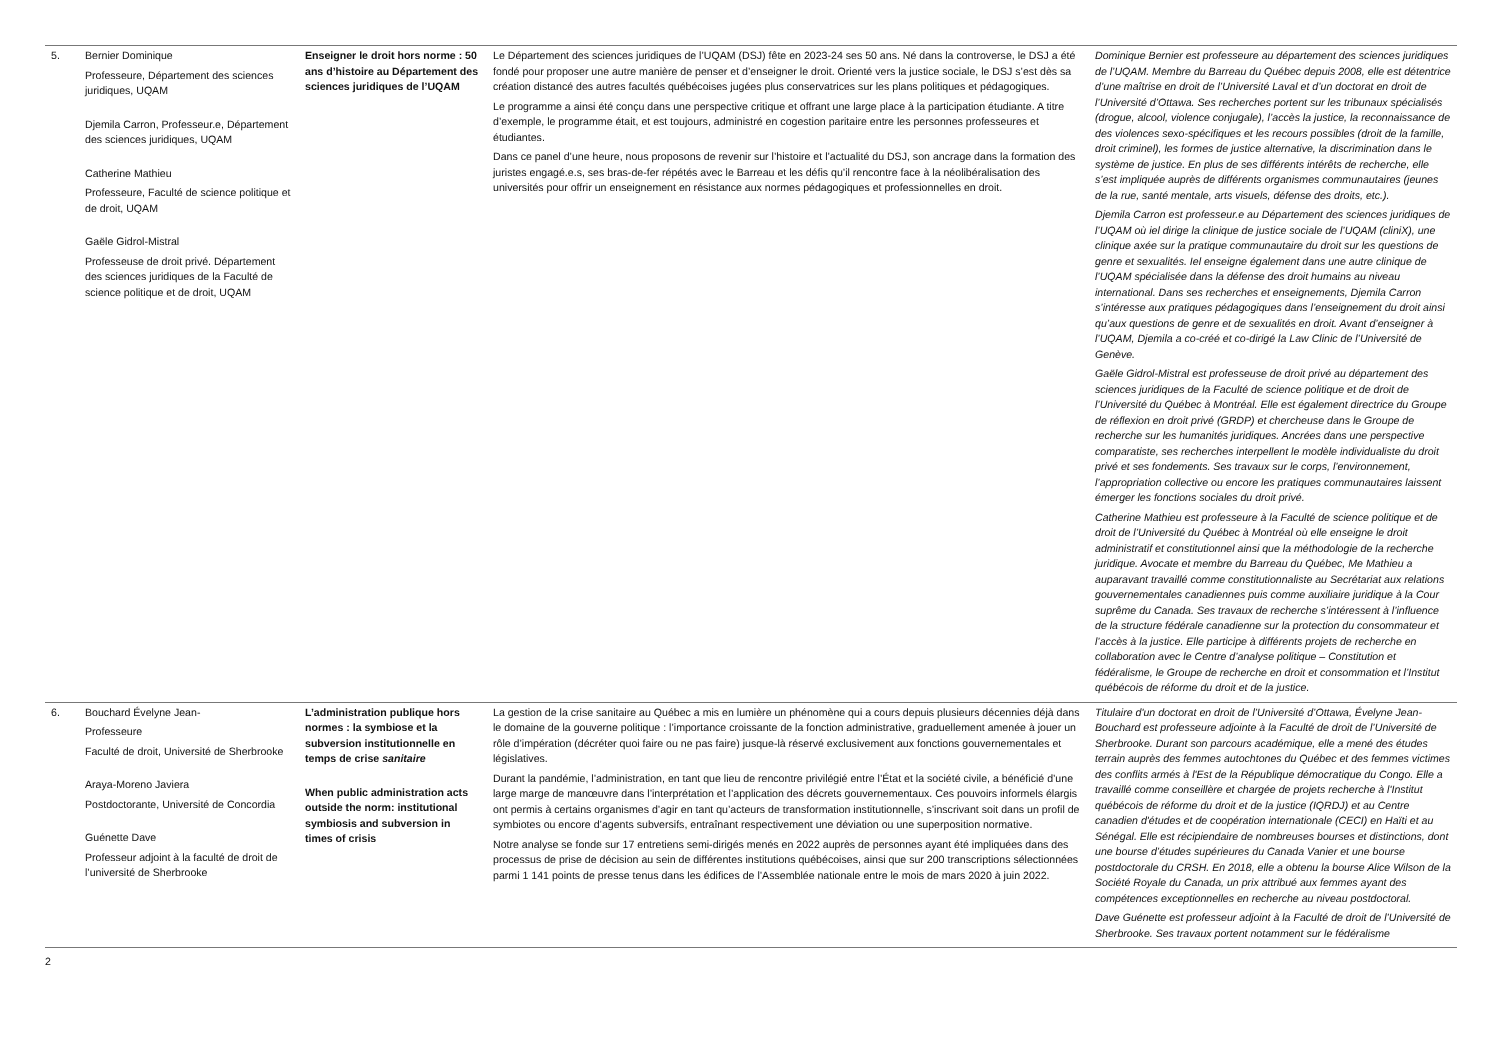| 5. | Bernier Dominique Professeure, Département des sciences juridiques, UQAM Djemila Carron, Professeur.e, Département des sciences juridiques, UQAM Catherine Mathieu Professeure, Faculté de science politique et de droit, UQAM Gaële Gidrol-Mistral Professeuse de droit privé. Département des sciences juridiques de la Faculté de science politique et de droit, UQAM | Enseigner le droit hors norme : 50 ans d’histoire au Département des sciences juridiques de l’UQAM | Le Département des sciences juridiques de l’UQAM (DSJ) fête en 2023-24 ses 50 ans. Né dans la controverse, le DSJ a été fondé pour proposer une autre manière de penser et d’enseigner le droit. Orienté vers la justice sociale, le DSJ s’est dès sa création distancé des autres facultés québécoises jugées plus conservatrices sur les plans politiques et pédagogiques. Le programme a ainsi été conçu dans une perspective critique et offrant une large place à la participation étudiante. A titre d’exemple, le programme était, et est toujours, administré en cogestion paritaire entre les personnes professeures et étudiantes. Dans ce panel d’une heure, nous proposons de revenir sur l’histoire et l’actualité du DSJ, son ancrage dans la formation des juristes engagé.e.s, ses bras-de-fer répétés avec le Barreau et les défis qu’il rencontre face à la néolibéralisation des universités pour offrir un enseignement en résistance aux normes pédagogiques et professionnelles en droit. | Dominique Bernier est professeure au département des sciences juridiques de l’UQAM. Membre du Barreau du Québec depuis 2008, elle est détentrice d’une maîtrise en droit de l’Université Laval et d’un doctorat en droit de l’Université d’Ottawa. Ses recherches portent sur les tribunaux spécialisés (drogue, alcool, violence conjugale), l’accès la justice, la reconnaissance de des violences sexo-spécifiques et les recours possibles (droit de la famille, droit criminel), les formes de justice alternative, la discrimination dans le système de justice. En plus de ses différents intérêts de recherche, elle s’est impliquée auprès de différents organismes communautaires (jeunes de la rue, santé mentale, arts visuels, défense des droits, etc.). Djemila Carron est professeur.e au Département des sciences juridiques de l’UQAM où iel dirige la clinique de justice sociale de l’UQAM (cliniX), une clinique axée sur la pratique communautaire du droit sur les questions de genre et sexualités. Iel enseigne également dans une autre clinique de l’UQAM spécialisée dans la défense des droit humains au niveau international. Dans ses recherches et enseignements, Djemila Carron s’intéresse aux pratiques pédagogiques dans l’enseignement du droit ainsi qu’aux questions de genre et de sexualités en droit. Avant d’enseigner à l’UQAM, Djemila a co-créé et co-dirigé la Law Clinic de l’Université de Genève. Gaële Gidrol-Mistral est professeuse de droit privé au département des sciences juridiques de la Faculté de science politique et de droit de l’Université du Québec à Montréal. Elle est également directrice du Groupe de réflexion en droit privé (GRDP) et chercheuse dans le Groupe de recherche sur les humanités juridiques. Ancrées dans une perspective comparatiste, ses recherches interpellent le modèle individualiste du droit privé et ses fondements. Ses travaux sur le corps, l’environnement, l’appropriation collective ou encore les pratiques communautaires laissent émerger les fonctions sociales du droit privé. Catherine Mathieu est professeure à la Faculté de science politique et de droit de l’Université du Québec à Montréal où elle enseigne le droit administratif et constitutionnel ainsi que la méthodologie de la recherche juridique. Avocate et membre du Barreau du Québec, Me Mathieu a auparavant travaillé comme constitutionnaliste au Secrétariat aux relations gouvernementales canadiennes puis comme auxiliaire juridique à la Cour suprême du Canada. Ses travaux de recherche s’intéressent à l’influence de la structure fédérale canadienne sur la protection du consommateur et l’accès à la justice. Elle participe à différents projets de recherche en collaboration avec le Centre d’analyse politique – Constitution et fédéralisme, le Groupe de recherche en droit et consommation et l’Institut québécois de réforme du droit et de la justice. |
| 6. | Bouchard Évelyne Jean- Professeure Faculté de droit, Université de Sherbrooke Araya-Moreno Javiera Postdoctorante, Université de Concordia Guénette Dave Professeur adjoint à la faculté de droit de l’université de Sherbrooke | L’administration publique hors normes : la symbiose et la subversion institutionnelle en temps de crise sanitaire When public administration acts outside the norm: institutional symbiosis and subversion in times of crisis | La gestion de la crise sanitaire au Québec a mis en lumière un phénomène qui a cours depuis plusieurs décennies déjà dans le domaine de la gouverne politique : l’importance croissante de la fonction administrative, graduellement amenée à jouer un rôle d’impération (décréter quoi faire ou ne pas faire) jusque-là réservé exclusivement aux fonctions gouvernementales et législatives. Durant la pandémie, l’administration, en tant que lieu de rencontre privilégié entre l’État et la société civile, a bénéficié d’une large marge de manœuvre dans l’interprétation et l’application des décrets gouvernementaux. Ces pouvoirs informels élargis ont permis à certains organismes d’agir en tant qu’acteurs de transformation institutionnelle, s’inscrivant soit dans un profil de symbiotes ou encore d’agents subversifs, entraînant respectivement une déviation ou une superposition normative. Notre analyse se fonde sur 17 entretiens semi-dirigés menés en 2022 auprès de personnes ayant été impliquées dans des processus de prise de décision au sein de différentes institutions québécoises, ainsi que sur 200 transcriptions sélectionnées parmi 1 141 points de presse tenus dans les édifices de l’Assemblée nationale entre le mois de mars 2020 à juin 2022. | Titulaire d'un doctorat en droit de l’Université d’Ottawa, Évelyne Jean-Bouchard est professeure adjointe à la Faculté de droit de l’Université de Sherbrooke. Durant son parcours académique, elle a mené des études terrain auprès des femmes autochtones du Québec et des femmes victimes des conflits armés à l'Est de la République démocratique du Congo. Elle a travaillé comme conseillère et chargée de projets recherche à l'Institut québécois de réforme du droit et de la justice (IQRDJ) et au Centre canadien d'études et de coopération internationale (CECI) en Haïti et au Sénégal. Elle est récipiendaire de nombreuses bourses et distinctions, dont une bourse d’études supérieures du Canada Vanier et une bourse postdoctorale du CRSH. En 2018, elle a obtenu la bourse Alice Wilson de la Société Royale du Canada, un prix attribué aux femmes ayant des compétences exceptionnelles en recherche au niveau postdoctoral. Dave Guénette est professeur adjoint à la Faculté de droit de l’Université de Sherbrooke. Ses travaux portent notamment sur le fédéralisme |
2